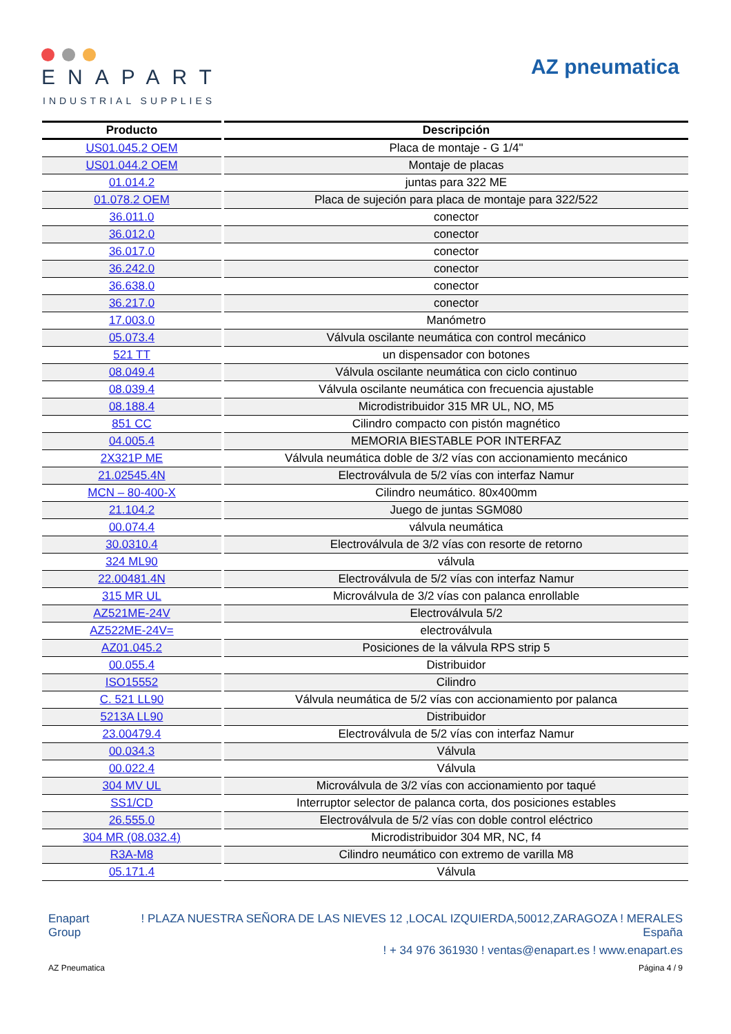ENAPART
INDUSTRIAL SUPPLIES
AZ pneumatica
| Producto | Descripción |
| --- | --- |
| US01.045.2 OEM | Placa de montaje - G 1/4" |
| US01.044.2 OEM | Montaje de placas |
| 01.014.2 | juntas para 322 ME |
| 01.078.2 OEM | Placa de sujeción para placa de montaje para 322/522 |
| 36.011.0 | conector |
| 36.012.0 | conector |
| 36.017.0 | conector |
| 36.242.0 | conector |
| 36.638.0 | conector |
| 36.217.0 | conector |
| 17.003.0 | Manómetro |
| 05.073.4 | Válvula oscilante neumática con control mecánico |
| 521 TT | un dispensador con botones |
| 08.049.4 | Válvula oscilante neumática con ciclo continuo |
| 08.039.4 | Válvula oscilante neumática con frecuencia ajustable |
| 08.188.4 | Microdistribuidor 315 MR UL, NO, M5 |
| 851 CC | Cilindro compacto con pistón magnético |
| 04.005.4 | MEMORIA BIESTABLE POR INTERFAZ |
| 2X321P ME | Válvula neumática doble de 3/2 vías con accionamiento mecánico |
| 21.02545.4N | Electroválvula de 5/2 vías con interfaz Namur |
| MCN – 80-400-X | Cilindro neumático. 80x400mm |
| 21.104.2 | Juego de juntas SGM080 |
| 00.074.4 | válvula neumática |
| 30.0310.4 | Electroválvula de 3/2 vías con resorte de retorno |
| 324 ML90 | válvula |
| 22.00481.4N | Electroválvula de 5/2 vías con interfaz Namur |
| 315 MR UL | Microválvula de 3/2 vías con palanca enrollable |
| AZ521ME-24V | Electroválvula 5/2 |
| AZ522ME-24V= | electroválvula |
| AZ01.045.2 | Posiciones de la válvula RPS strip 5 |
| 00.055.4 | Distribuidor |
| ISO15552 | Cilindro |
| C. 521 LL90 | Válvula neumática de 5/2 vías con accionamiento por palanca |
| 5213A LL90 | Distribuidor |
| 23.00479.4 | Electroválvula de 5/2 vías con interfaz Namur |
| 00.034.3 | Válvula |
| 00.022.4 | Válvula |
| 304 MV UL | Microválvula de 3/2 vías con accionamiento por taqué |
| SS1/CD | Interruptor selector de palanca corta, dos posiciones estables |
| 26.555.0 | Electroválvula de 5/2 vías con doble control eléctrico |
| 304 MR (08.032.4) | Microdistribuidor 304 MR, NC, f4 |
| R3A-M8 | Cilindro neumático con extremo de varilla M8 |
| 05.171.4 | Válvula |
Enapart
Group
! PLAZA NUESTRA SEÑORA DE LAS NIEVES 12 ,LOCAL IZQUIERDA,50012,ZARAGOZA ! MERALES
España
! + 34 976 361930 ! ventas@enapart.es ! www.enapart.es
AZ Pneumatica Página 4 / 9